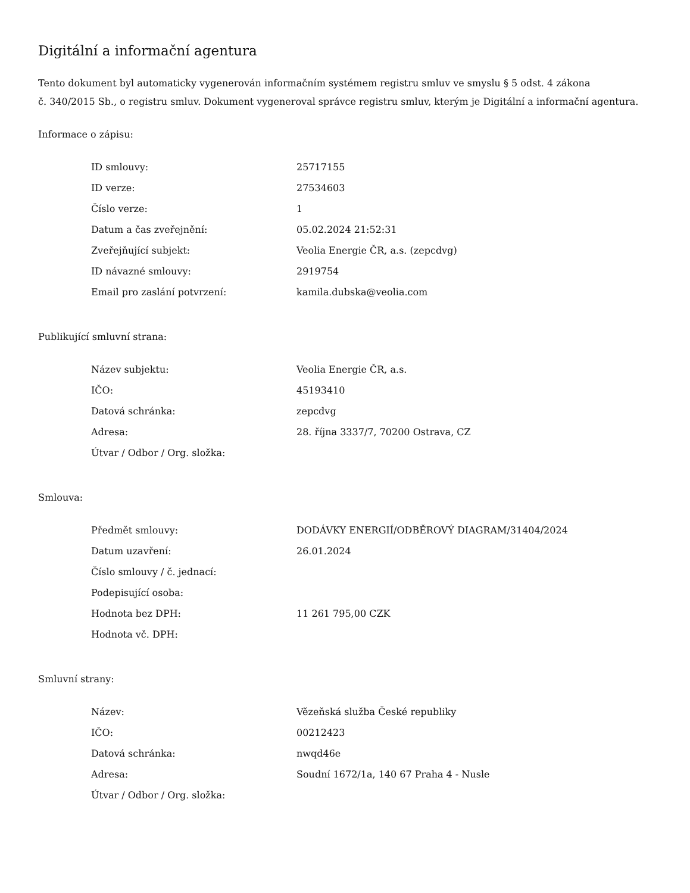Digitální a informační agentura
Tento dokument byl automaticky vygenerován informačním systémem registru smluv ve smyslu § 5 odst. 4 zákona
č. 340/2015 Sb., o registru smluv. Dokument vygeneroval správce registru smluv, kterým je Digitální a informační agentura.
Informace o zápisu:
| ID smlouvy: | 25717155 |
| ID verze: | 27534603 |
| Číslo verze: | 1 |
| Datum a čas zveřejnění: | 05.02.2024 21:52:31 |
| Zveřejňující subjekt: | Veolia Energie ČR, a.s. (zepcdvg) |
| ID návazné smlouvy: | 2919754 |
| Email pro zaslání potvrzení: | kamila.dubska@veolia.com |
Publikující smluvní strana:
| Název subjektu: | Veolia Energie ČR, a.s. |
| IČO: | 45193410 |
| Datová schránka: | zepcdvg |
| Adresa: | 28. října 3337/7, 70200 Ostrava, CZ |
| Útvar / Odbor / Org. složka: | |
Smlouva:
| Předmět smlouvy: | DODÁVKY ENERGIÍ/ODBĚROVÝ DIAGRAM/31404/2024 |
| Datum uzavření: | 26.01.2024 |
| Číslo smlouvy / č. jednací: | |
| Podepisující osoba: | |
| Hodnota bez DPH: | 11 261 795,00 CZK |
| Hodnota vč. DPH: | |
Smluvní strany:
| Název: | Vězeňská služba České republiky |
| IČO: | 00212423 |
| Datová schránka: | nwqd46e |
| Adresa: | Soudní 1672/1a, 140 67 Praha 4 - Nusle |
| Útvar / Odbor / Org. složka: | |